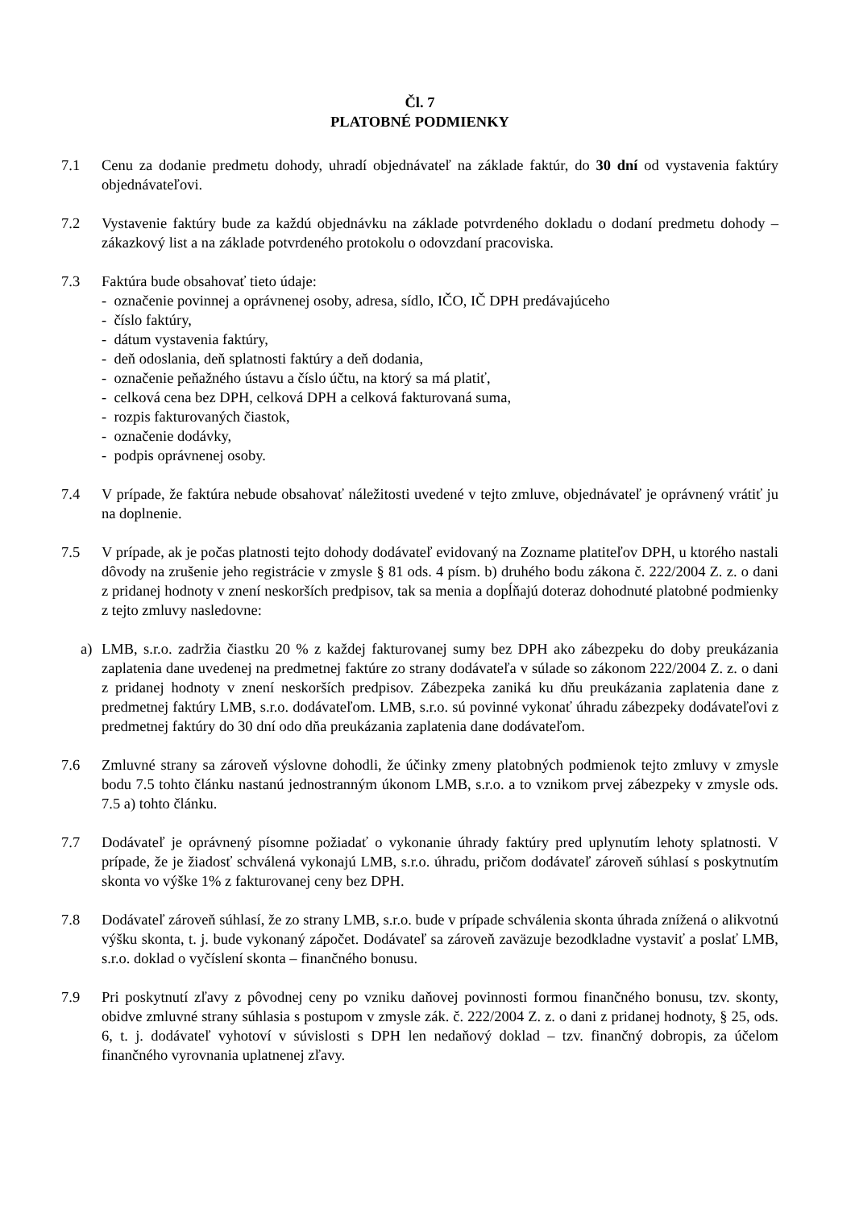Čl. 7
PLATOBNÉ PODMIENKY
7.1 Cenu za dodanie predmetu dohody, uhradí objednávateľ na základe faktúr, do 30 dní od vystavenia faktúry objednávateľovi.
7.2 Vystavenie faktúry bude za každú objednávku na základe potvrdeného dokladu o dodaní predmetu dohody – zákazkový list a na základe potvrdeného protokolu o odovzdaní pracoviska.
7.3 Faktúra bude obsahovať tieto údaje:
- označenie povinnej a oprávnenej osoby, adresa, sídlo, IČO, IČ DPH predávajúceho
- číslo faktúry,
- dátum vystavenia faktúry,
- deň odoslania, deň splatnosti faktúry a deň dodania,
- označenie peňažného ústavu a číslo účtu, na ktorý sa má platiť,
- celková cena bez DPH, celková DPH a celková fakturovaná suma,
- rozpis fakturovaných čiastok,
- označenie dodávky,
- podpis oprávnenej osoby.
7.4 V prípade, že faktúra nebude obsahovať náležitosti uvedené v tejto zmluve, objednávateľ je oprávnený vrátiť ju na doplnenie.
7.5 V prípade, ak je počas platnosti tejto dohody dodávateľ evidovaný na Zozname platiteľov DPH, u ktorého nastali dôvody na zrušenie jeho registrácie v zmysle § 81 ods. 4 písm. b) druhého bodu zákona č. 222/2004 Z. z. o dani z pridanej hodnoty v znení neskorších predpisov, tak sa menia a dopĺňajú doteraz dohodnuté platobné podmienky z tejto zmluvy nasledovne:
a) LMB, s.r.o. zadržia čiastku 20 % z každej fakturovanej sumy bez DPH ako zábezpeku do doby preukázania zaplatenia dane uvedenej na predmetnej faktúre zo strany dodávateľa v súlade so zákonom 222/2004 Z. z. o dani z pridanej hodnoty v znení neskorších predpisov. Zábezpeka zaniká ku dňu preukázania zaplatenia dane z predmetnej faktúry LMB, s.r.o. dodávateľom. LMB, s.r.o. sú povinné vykonať úhradu zábezpeky dodávateľovi z predmetnej faktúry do 30 dní odo dňa preukázania zaplatenia dane dodávateľom.
7.6 Zmluvné strany sa zároveň výslovne dohodli, že účinky zmeny platobných podmienok tejto zmluvy v zmysle bodu 7.5 tohto článku nastanú jednostranným úkonom LMB, s.r.o. a to vznikom prvej zábezpeky v zmysle ods. 7.5 a) tohto článku.
7.7 Dodávateľ je oprávnený písomne požiadať o vykonanie úhrady faktúry pred uplynutím lehoty splatnosti. V prípade, že je žiadosť schválená vykonajú LMB, s.r.o. úhradu, pričom dodávateľ zároveň súhlasí s poskytnutím skonta vo výške 1% z fakturovanej ceny bez DPH.
7.8 Dodávateľ zároveň súhlasí, že zo strany LMB, s.r.o. bude v prípade schválenia skonta úhrada znížená o alikvotnú výšku skonta, t. j. bude vykonaný zápočet. Dodávateľ sa zároveň zaväzuje bezodkladne vystaviť a poslať LMB, s.r.o. doklad o vyčíslení skonta – finančného bonusu.
7.9 Pri poskytnutí zľavy z pôvodnej ceny po vzniku daňovej povinnosti formou finančného bonusu, tzv. skonty, obidve zmluvné strany súhlasia s postupom v zmysle zák. č. 222/2004 Z. z. o dani z pridanej hodnoty, § 25, ods. 6, t. j. dodávateľ vyhotoví v súvislosti s DPH len nedaňový doklad – tzv. finančný dobropis, za účelom finančného vyrovnania uplatnenej zľavy.